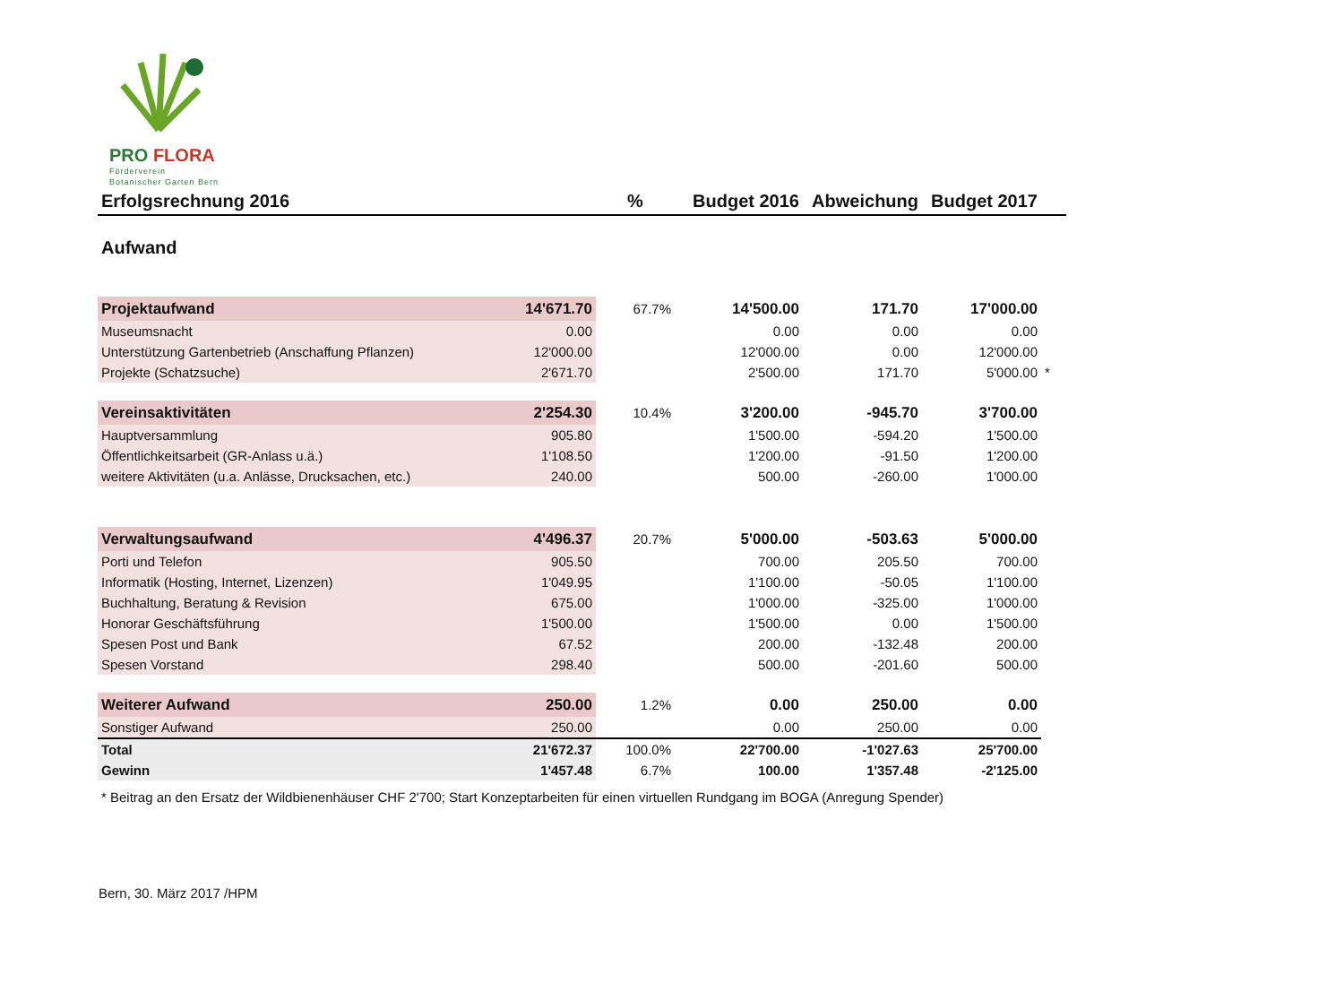PRO FLORA
Förderverein
Botanischer Garten Bern
| Erfolgsrechnung 2016 | | % | Budget 2016 | Abweichung | Budget 2017 | |
| Aufwand | | | | | | |
| Projektaufwand | 14'671.70 | 67.7% | 14'500.00 | 171.70 | 17'000.00 | |
| Museumsnacht | 0.00 | | 0.00 | 0.00 | 0.00 | |
| Unterstützung Gartenbetrieb (Anschaffung Pflanzen) | 12'000.00 | | 12'000.00 | 0.00 | 12'000.00 | |
| Projekte (Schatzsuche) | 2'671.70 | | 2'500.00 | 171.70 | 5'000.00 | * |
| Vereinsaktivitäten | 2'254.30 | 10.4% | 3'200.00 | -945.70 | 3'700.00 | |
| Hauptversammlung | 905.80 | | 1'500.00 | -594.20 | 1'500.00 | |
| Öffentlichkeitsarbeit (GR-Anlass u.ä.) | 1'108.50 | | 1'200.00 | -91.50 | 1'200.00 | |
| weitere Aktivitäten (u.a. Anlässe, Drucksachen, etc.) | 240.00 | | 500.00 | -260.00 | 1'000.00 | |
| Verwaltungsaufwand | 4'496.37 | 20.7% | 5'000.00 | -503.63 | 5'000.00 | |
| Porti und Telefon | 905.50 | | 700.00 | 205.50 | 700.00 | |
| Informatik (Hosting, Internet, Lizenzen) | 1'049.95 | | 1'100.00 | -50.05 | 1'100.00 | |
| Buchhaltung, Beratung & Revision | 675.00 | | 1'000.00 | -325.00 | 1'000.00 | |
| Honorar Geschäftsführung | 1'500.00 | | 1'500.00 | 0.00 | 1'500.00 | |
| Spesen Post und Bank | 67.52 | | 200.00 | -132.48 | 200.00 | |
| Spesen Vorstand | 298.40 | | 500.00 | -201.60 | 500.00 | |
| Weiterer Aufwand | 250.00 | 1.2% | 0.00 | 250.00 | 0.00 | |
| Sonstiger Aufwand | 250.00 | | 0.00 | 250.00 | 0.00 | |
| Total | 21'672.37 | 100.0% | 22'700.00 | -1'027.63 | 25'700.00 | |
| Gewinn | 1'457.48 | 6.7% | 100.00 | 1'357.48 | -2'125.00 | |
* Beitrag an den Ersatz der Wildbienenhäuser CHF 2'700; Start Konzeptarbeiten für einen virtuellen Rundgang im BOGA (Anregung Spender)
Bern, 30. März 2017 /HPM